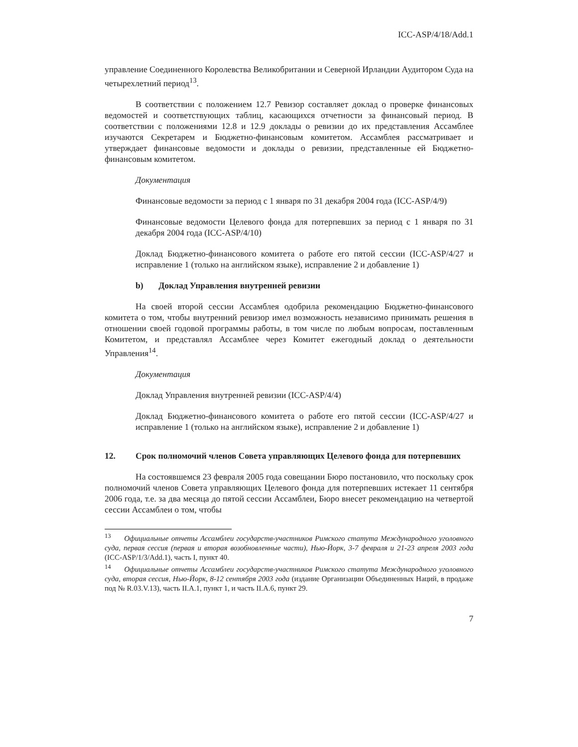ICC-ASP/4/18/Add.1
управление Соединенного Королевства Великобритании и Северной Ирландии Аудитором Суда на четырехлетний период<sup>13</sup>.
В соответствии с положением 12.7 Ревизор составляет доклад о проверке финансовых ведомостей и соответствующих таблиц, касающихся отчетности за финансовый период. В соответствии с положениями 12.8 и 12.9 доклады о ревизии до их представления Ассамблее изучаются Секретарем и Бюджетно-финансовым комитетом. Ассамблея рассматривает и утверждает финансовые ведомости и доклады о ревизии, представленные ей Бюджетно-финансовым комитетом.
Документация
Финансовые ведомости за период с 1 января по 31 декабря 2004 года (ICC-ASP/4/9)
Финансовые ведомости Целевого фонда для потерпевших за период с 1 января по 31 декабря 2004 года (ICC-ASP/4/10)
Доклад Бюджетно-финансового комитета о работе его пятой сессии (ICC-ASP/4/27 и исправление 1 (только на английском языке), исправление 2 и добавление 1)
b) Доклад Управления внутренней ревизии
На своей второй сессии Ассамблея одобрила рекомендацию Бюджетно-финансового комитета о том, чтобы внутренний ревизор имел возможность независимо принимать решения в отношении своей годовой программы работы, в том числе по любым вопросам, поставленным Комитетом, и представлял Ассамблее через Комитет ежегодный доклад о деятельности Управления<sup>14</sup>.
Документация
Доклад Управления внутренней ревизии (ICC-ASP/4/4)
Доклад Бюджетно-финансового комитета о работе его пятой сессии (ICC-ASP/4/27 и исправление 1 (только на английском языке), исправление 2 и добавление 1)
12. Срок полномочий членов Совета управляющих Целевого фонда для потерпевших
На состоявшемся 23 февраля 2005 года совещании Бюро постановило, что поскольку срок полномочий членов Совета управляющих Целевого фонда для потерпевших истекает 11 сентября 2006 года, т.е. за два месяца до пятой сессии Ассамблеи, Бюро внесет рекомендацию на четвертой сессии Ассамблеи о том, чтобы
<sup>13</sup> Официальные отчеты Ассамблеи государств-участников Римского статута Международного уголовного суда, первая сессия (первая и вторая возобновленные части), Нью-Йорк, 3-7 февраля и 21-23 апреля 2003 года (ICC-ASP/1/3/Add.1), часть I, пункт 40.
<sup>14</sup> Официальные отчеты Ассамблеи государств-участников Римского статута Международного уголовного суда, вторая сессия, Нью-Йорк, 8-12 сентября 2003 года (издание Организации Объединенных Наций, в продаже под № R.03.V.13), часть II.A.1, пункт 1, и часть II.A.6, пункт 29.
7